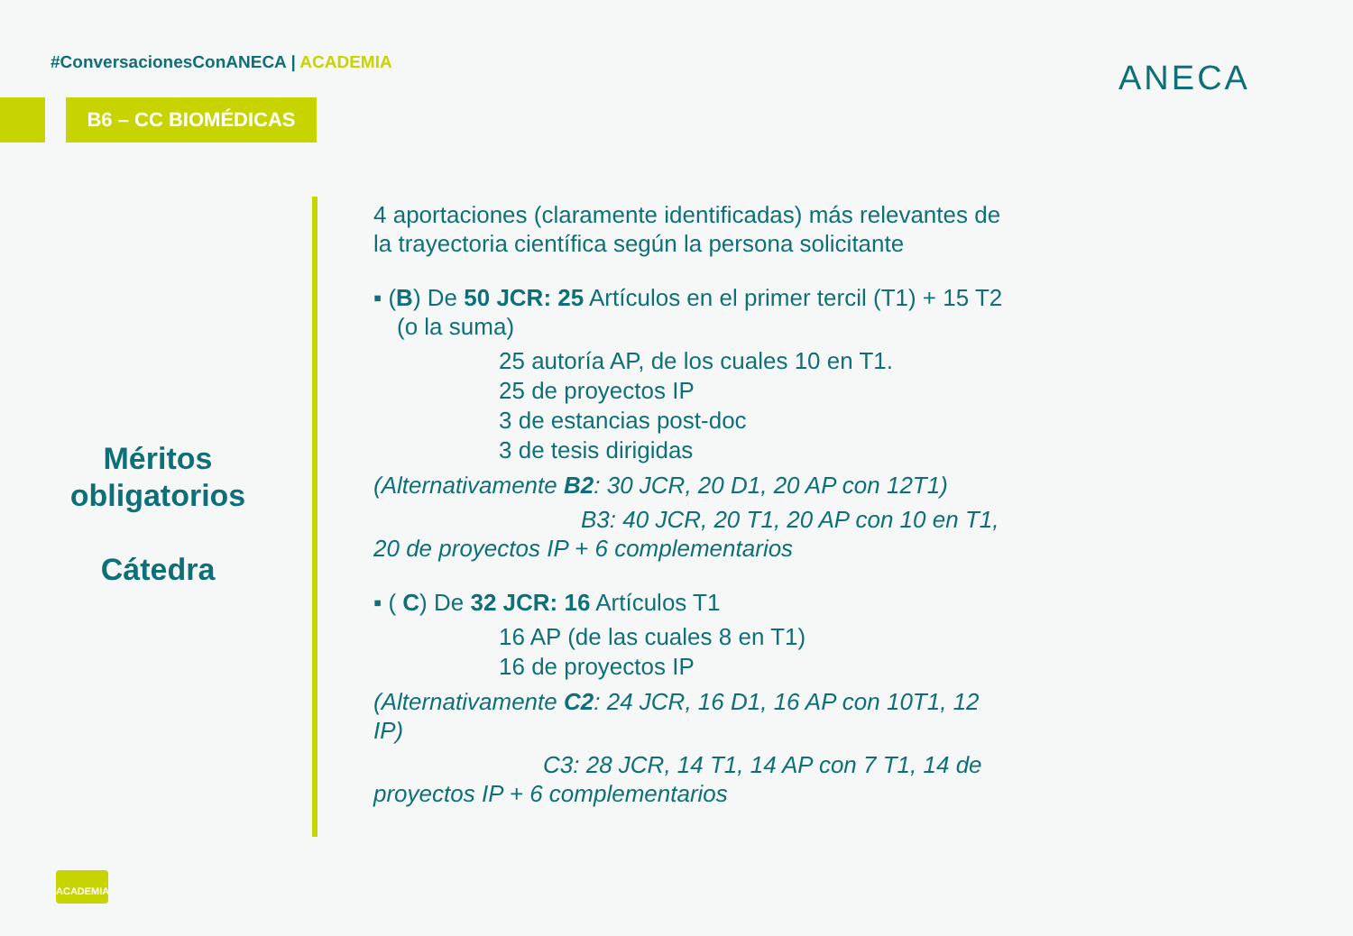#ConversacionesConANECA | ACADEMIA
B6 – CC BIOMÉDICAS
ANECA
Méritos obligatorios
Cátedra
4 aportaciones (claramente identificadas) más relevantes de la trayectoria científica según la persona solicitante
▪ (B) De 50 JCR: 25 Artículos en el primer tercil (T1) + 15 T2 (o la suma)
25 autoría AP, de los cuales 10 en T1.
25 de proyectos IP
3 de estancias post-doc
3 de tesis dirigidas
(Alternativamente B2: 30 JCR, 20 D1, 20 AP con 12T1)
B3: 40 JCR, 20 T1, 20 AP con 10 en T1,
20 de proyectos IP + 6 complementarios
▪ ( C) De 32 JCR: 16 Artículos T1
16 AP (de las cuales 8 en T1)
16 de proyectos IP
(Alternativamente C2: 24 JCR, 16 D1, 16 AP con 10T1, 12 IP)
C3: 28 JCR, 14 T1, 14 AP con 7 T1, 14 de
proyectos IP + 6 complementarios
ACADEMIA